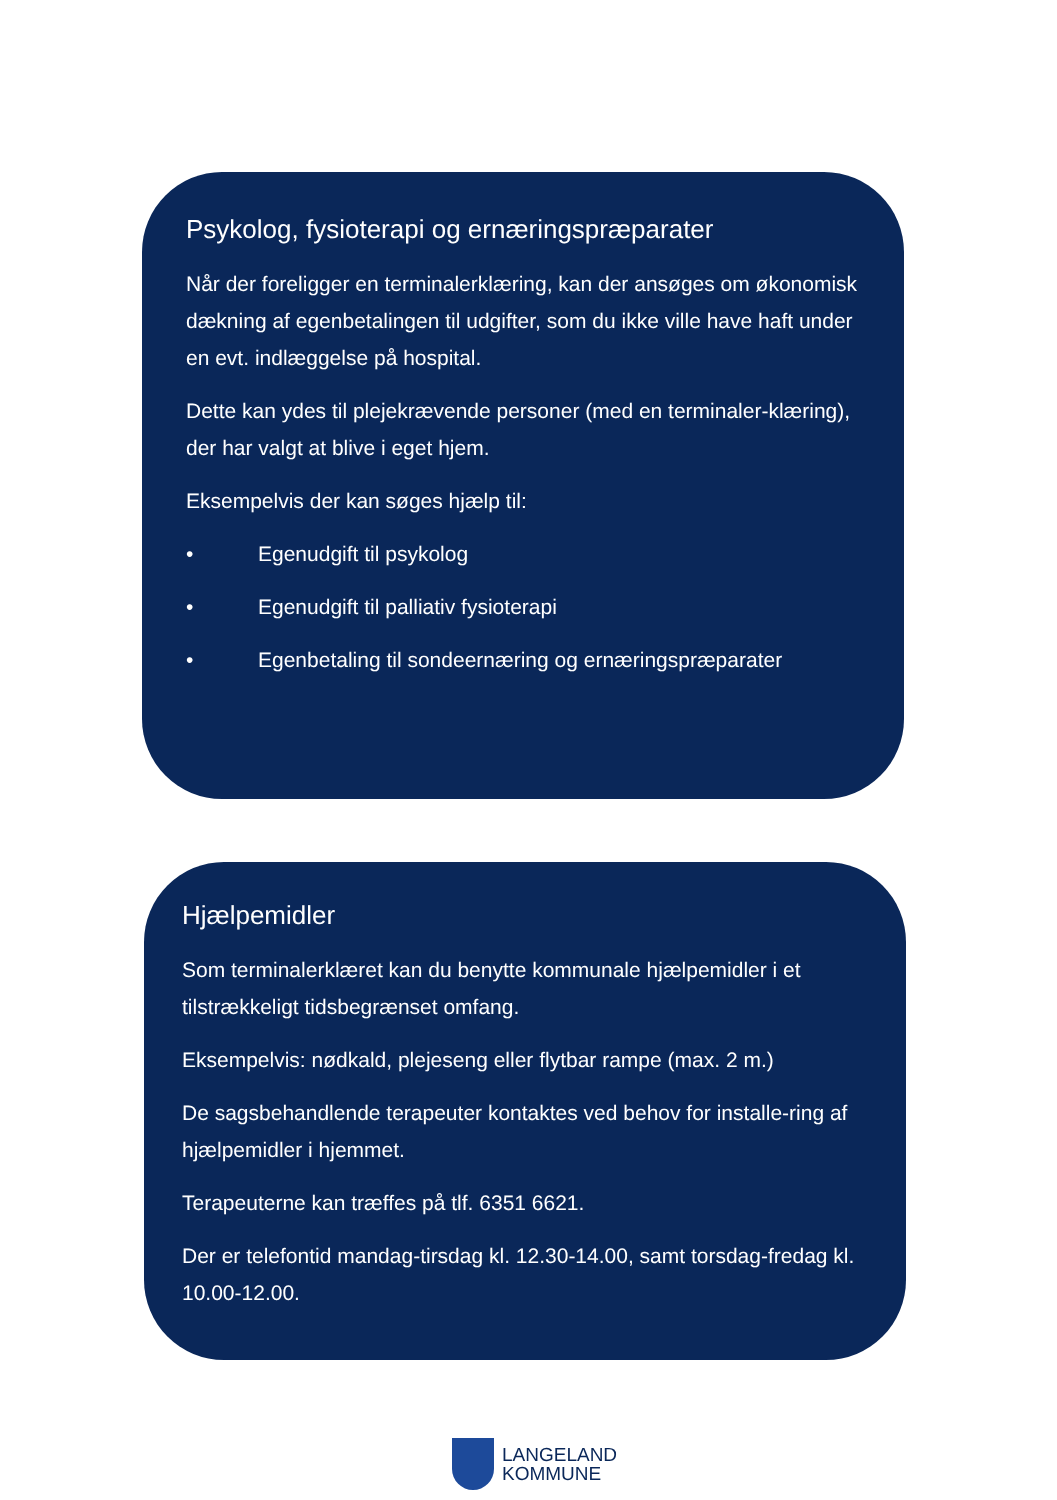Psykolog, fysioterapi og ernæringspræparater
Når der foreligger en terminalerklæring, kan der ansøges om økonomisk dækning af egenbetalingen til udgifter, som du ikke ville have haft under en evt. indlæggelse på hospital.
Dette kan ydes til plejekrævende personer (med en terminaler-klæring), der har valgt at blive i eget hjem.
Eksempelvis der kan søges hjælp til:
• Egenudgift til psykolog
• Egenudgift til palliativ fysioterapi
• Egenbetaling til sondeernæring og ernæringspræparater
Hjælpemidler
Som terminalerklæret kan du benytte kommunale hjælpemidler i et tilstrækkeligt tidsbegrænset omfang.
Eksempelvis: nødkald, plejeseng eller flytbar rampe (max. 2 m.)
De sagsbehandlende terapeuter kontaktes ved behov for installe-ring af hjælpemidler i hjemmet.
Terapeuterne kan træffes på tlf. 6351 6621.
Der er telefontid mandag-tirsdag kl. 12.30-14.00, samt torsdag-fredag kl. 10.00-12.00.
LANGELAND
KOMMUNE